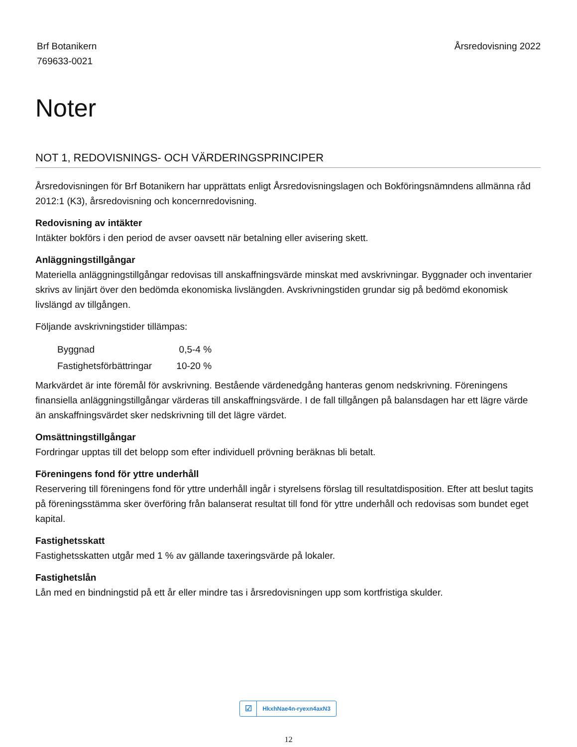Brf Botanikern
769633-0021
Årsredovisning 2022
Noter
NOT 1, REDOVISNINGS- OCH VÄRDERINGSPRINCIPER
Årsredovisningen för Brf Botanikern har upprättats enligt Årsredovisningslagen och Bokföringsnämndens allmänna råd 2012:1 (K3), årsredovisning och koncernredovisning.
Redovisning av intäkter
Intäkter bokförs i den period de avser oavsett när betalning eller avisering skett.
Anläggningstillgångar
Materiella anläggningstillgångar redovisas till anskaffningsvärde minskat med avskrivningar. Byggnader och inventarier skrivs av linjärt över den bedömda ekonomiska livslängden. Avskrivningstiden grundar sig på bedömd ekonomisk livslängd av tillgången.
Följande avskrivningstider tillämpas:
| Byggnad | 0,5-4 % |
| Fastighetsförbättringar | 10-20 % |
Markvärdet är inte föremål för avskrivning. Bestående värdenedgång hanteras genom nedskrivning. Föreningens finansiella anläggningstillgångar värderas till anskaffningsvärde. I de fall tillgången på balansdagen har ett lägre värde än anskaffningsvärdet sker nedskrivning till det lägre värdet.
Omsättningstillgångar
Fordringar upptas till det belopp som efter individuell prövning beräknas bli betalt.
Föreningens fond för yttre underhåll
Reservering till föreningens fond för yttre underhåll ingår i styrelsens förslag till resultatdisposition. Efter att beslut tagits på föreningsstämma sker överföring från balanserat resultat till fond för yttre underhåll och redovisas som bundet eget kapital.
Fastighetsskatt
Fastighetsskatten utgår med 1 % av gällande taxeringsvärde på lokaler.
Fastighetslån
Lån med en bindningstid på ett år eller mindre tas i årsredovisningen upp som kortfristiga skulder.
☑ HkxhNae4n-ryexn4axN3
12